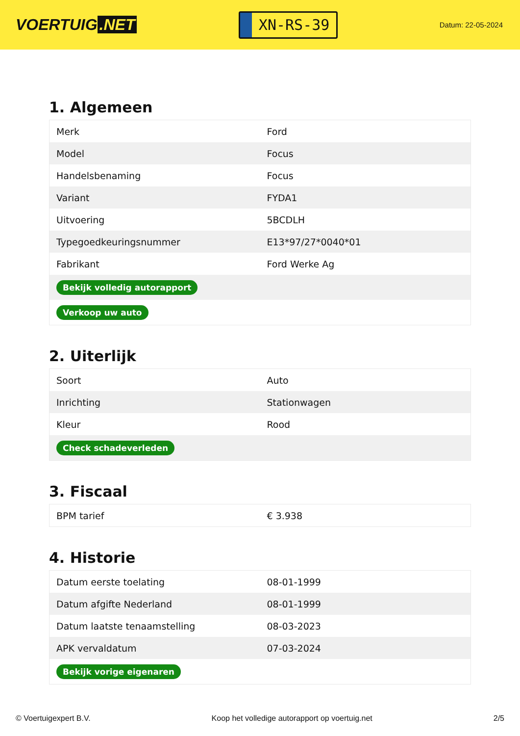VOERTUIG.NET
XN-RS-39
Datum: 22-05-2024
1. Algemeen
| Merk | Ford |
| Model | Focus |
| Handelsbenaming | Focus |
| Variant | FYDA1 |
| Uitvoering | 5BCDLH |
| Typegoedkeuringsnummer | E13*97/27*0040*01 |
| Fabrikant | Ford Werke Ag |
| Bekijk volledig autorapport | |
| Verkoop uw auto | |
2. Uiterlijk
| Soort | Auto |
| Inrichting | Stationwagen |
| Kleur | Rood |
| Check schadeverleden | |
3. Fiscaal
| BPM tarief | € 3.938 |
4. Historie
| Datum eerste toelating | 08-01-1999 |
| Datum afgifte Nederland | 08-01-1999 |
| Datum laatste tenaamstelling | 08-03-2023 |
| APK vervaldatum | 07-03-2024 |
| Bekijk vorige eigenaren | |
© Voertuigexpert B.V. Koop het volledige autorapport op voertuig.net 2/5